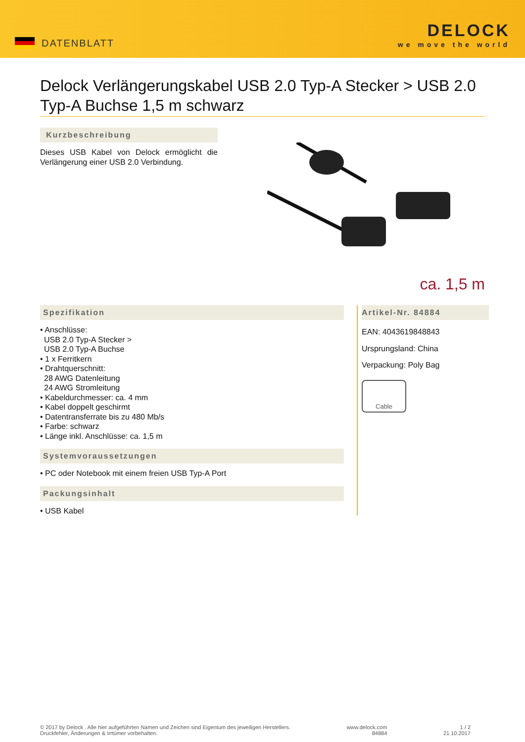DATENBLATT
DELOCK
we move the world
Delock Verlängerungskabel USB 2.0 Typ-A Stecker > USB 2.0 Typ-A Buchse 1,5 m schwarz
Kurzbeschreibung
Dieses USB Kabel von Delock ermöglicht die Verlängerung einer USB 2.0 Verbindung.
ca. 1,5 m
Spezifikation
• Anschlüsse:
USB 2.0 Typ-A Stecker >
USB 2.0 Typ-A Buchse
• 1 x Ferritkern
• Drahtquerschnitt:
28 AWG Datenleitung
24 AWG Stromleitung
• Kabeldurchmesser: ca. 4 mm
• Kabel doppelt geschirmt
• Datentransferrate bis zu 480 Mb/s
• Farbe: schwarz
• Länge inkl. Anschlüsse: ca. 1,5 m
Systemvoraussetzungen
• PC oder Notebook mit einem freien USB Typ-A Port
Packungsinhalt
• USB Kabel
Artikel-Nr. 84884
EAN: 4043619848843
Ursprungsland: China
Verpackung: Poly Bag
Cable
© 2017 by Delock . Alle hier aufgeführten Namen und Zeichen sind Eigentum des jeweiligen Herstellers.
Druckfehler, Änderungen & Irrtümer vorbehalten.
www.delock.com
84884
1 / 2
21.10.2017